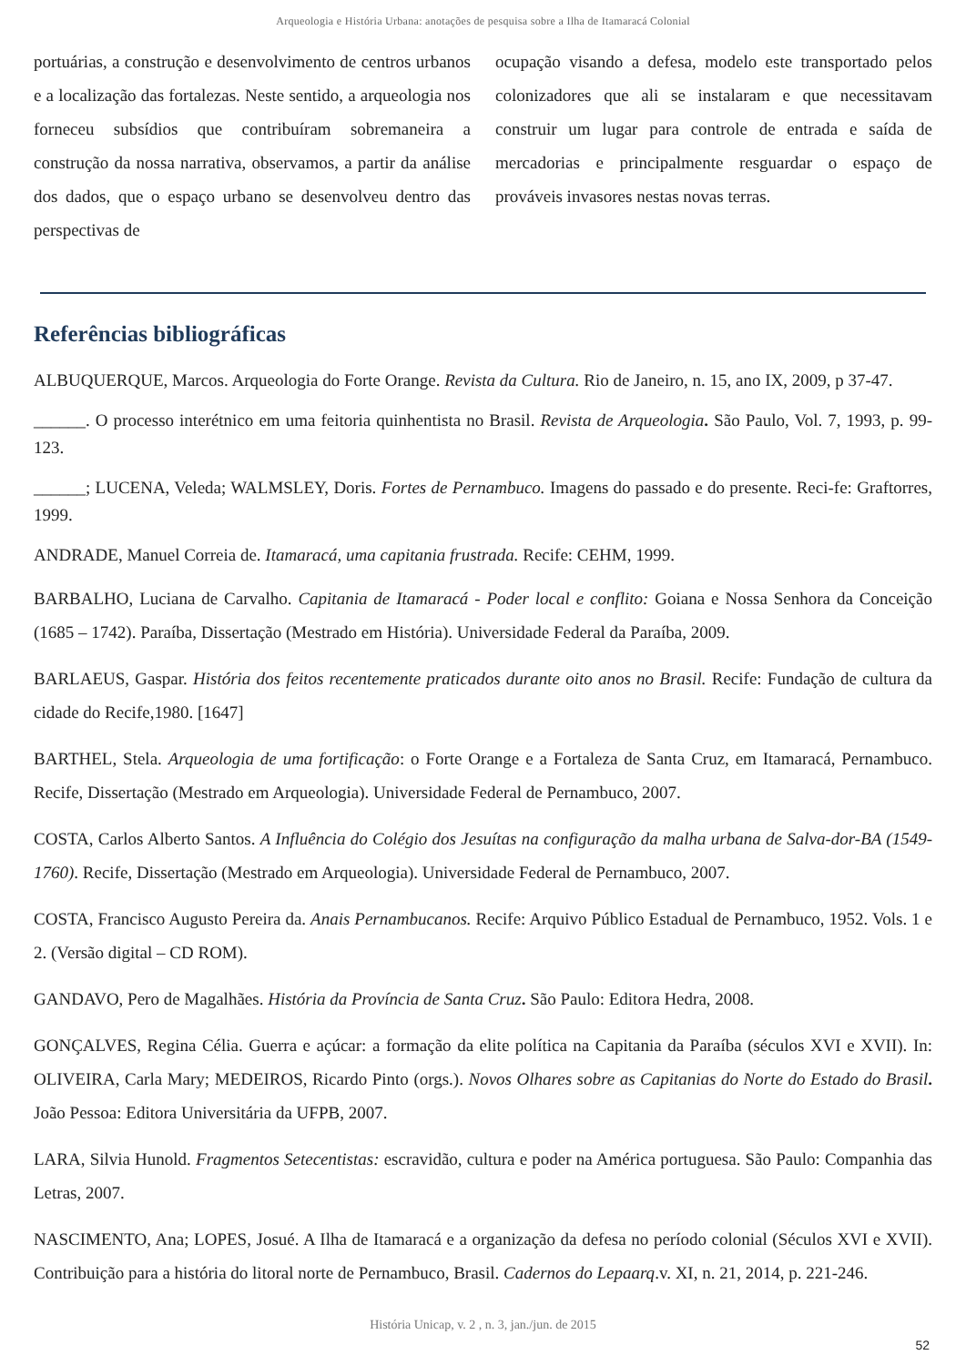Arqueologia e História Urbana: anotações de pesquisa sobre a Ilha de Itamaracá Colonial
portuárias, a construção e desenvolvimento de centros urbanos e a localização das fortalezas. Neste sentido, a arqueologia nos forneceu subsídios que contribuíram sobremaneira a construção da nossa narrativa, observamos, a partir da análise dos dados, que o espaço urbano se desenvolveu dentro das perspectivas de
ocupação visando a defesa, modelo este transportado pelos colonizadores que ali se instalaram e que necessitavam construir um lugar para controle de entrada e saída de mercadorias e principalmente resguardar o espaço de prováveis invasores nestas novas terras.
Referências bibliográficas
ALBUQUERQUE, Marcos. Arqueologia do Forte Orange. Revista da Cultura. Rio de Janeiro, n. 15, ano IX, 2009, p 37-47.
______. O processo interétnico em uma feitoria quinhentista no Brasil. Revista de Arqueologia. São Paulo, Vol. 7, 1993, p. 99-123.
______; LUCENA, Veleda; WALMSLEY, Doris. Fortes de Pernambuco. Imagens do passado e do presente. Reci-fe: Graftorres, 1999.
ANDRADE, Manuel Correia de. Itamaracá, uma capitania frustrada. Recife: CEHM, 1999.
BARBALHO, Luciana de Carvalho. Capitania de Itamaracá - Poder local e conflito: Goiana e Nossa Senhora da Conceição (1685 – 1742). Paraíba, Dissertação (Mestrado em História). Universidade Federal da Paraíba, 2009.
BARLAEUS, Gaspar. História dos feitos recentemente praticados durante oito anos no Brasil. Recife: Fundação de cultura da cidade do Recife,1980. [1647]
BARTHEL, Stela. Arqueologia de uma fortificação: o Forte Orange e a Fortaleza de Santa Cruz, em Itamaracá, Pernambuco. Recife, Dissertação (Mestrado em Arqueologia). Universidade Federal de Pernambuco, 2007.
COSTA, Carlos Alberto Santos. A Influência do Colégio dos Jesuítas na configuração da malha urbana de Salva-dor-BA (1549-1760). Recife, Dissertação (Mestrado em Arqueologia). Universidade Federal de Pernambuco, 2007.
COSTA, Francisco Augusto Pereira da. Anais Pernambucanos. Recife: Arquivo Público Estadual de Pernambuco, 1952. Vols. 1 e 2. (Versão digital – CD ROM).
GANDAVO, Pero de Magalhães. História da Província de Santa Cruz. São Paulo: Editora Hedra, 2008.
GONÇALVES, Regina Célia. Guerra e açúcar: a formação da elite política na Capitania da Paraíba (séculos XVI e XVII). In: OLIVEIRA, Carla Mary; MEDEIROS, Ricardo Pinto (orgs.). Novos Olhares sobre as Capitanias do Norte do Estado do Brasil. João Pessoa: Editora Universitária da UFPB, 2007.
LARA, Silvia Hunold. Fragmentos Setecentistas: escravidão, cultura e poder na América portuguesa. São Paulo: Companhia das Letras, 2007.
NASCIMENTO, Ana; LOPES, Josué. A Ilha de Itamaracá e a organização da defesa no período colonial (Séculos XVI e XVII). Contribuição para a história do litoral norte de Pernambuco, Brasil. Cadernos do Lepaarq.v. XI, n. 21, 2014, p. 221-246.
História Unicap, v. 2 , n. 3, jan./jun. de 2015
52